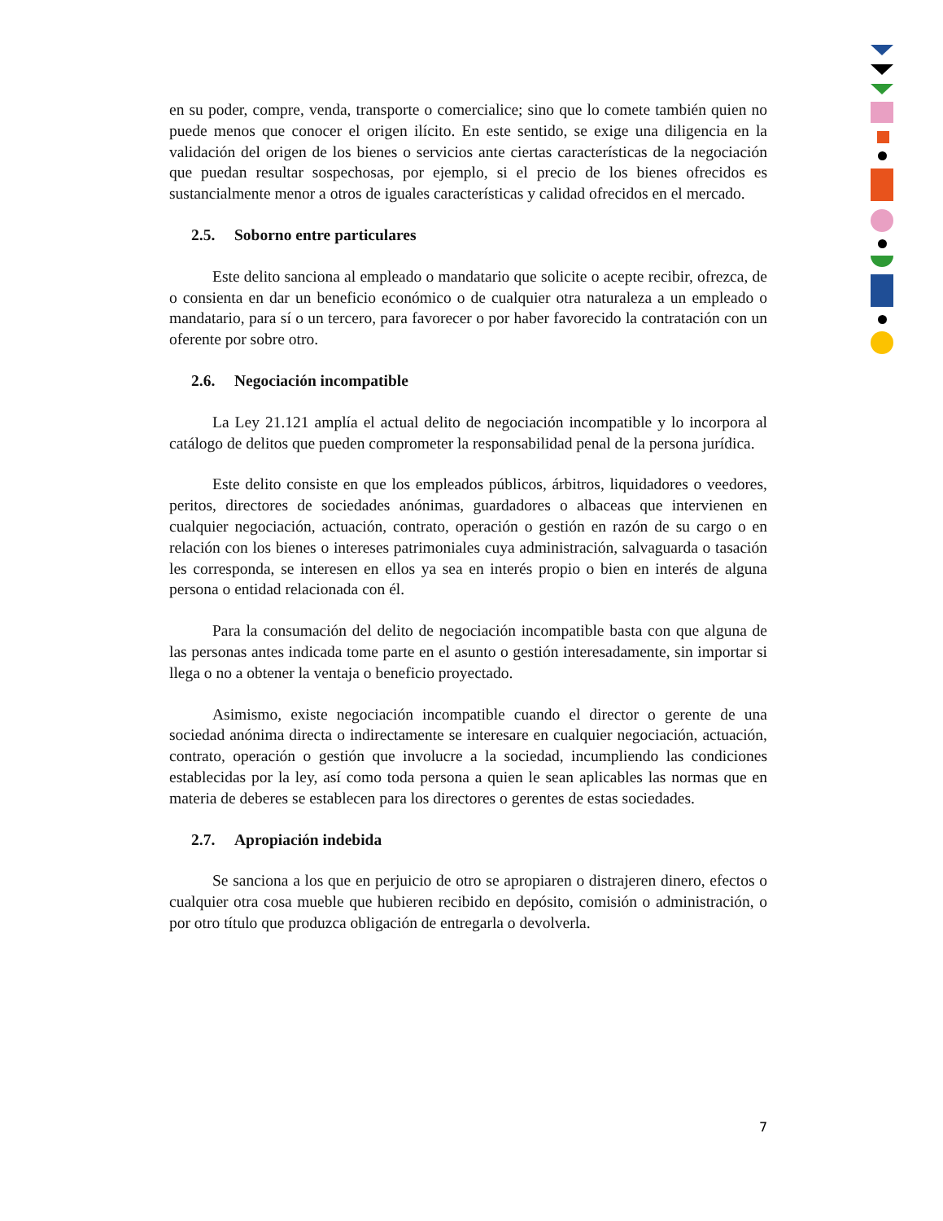en su poder, compre, venda, transporte o comercialice; sino que lo comete también quien no puede menos que conocer el origen ilícito. En este sentido, se exige una diligencia en la validación del origen de los bienes o servicios ante ciertas características de la negociación que puedan resultar sospechosas, por ejemplo, si el precio de los bienes ofrecidos es sustancialmente menor a otros de iguales características y calidad ofrecidos en el mercado.
2.5. Soborno entre particulares
Este delito sanciona al empleado o mandatario que solicite o acepte recibir, ofrezca, de o consienta en dar un beneficio económico o de cualquier otra naturaleza a un empleado o mandatario, para sí o un tercero, para favorecer o por haber favorecido la contratación con un oferente por sobre otro.
2.6. Negociación incompatible
La Ley 21.121 amplía el actual delito de negociación incompatible y lo incorpora al catálogo de delitos que pueden comprometer la responsabilidad penal de la persona jurídica.
Este delito consiste en que los empleados públicos, árbitros, liquidadores o veedores, peritos, directores de sociedades anónimas, guardadores o albaceas que intervienen en cualquier negociación, actuación, contrato, operación o gestión en razón de su cargo o en relación con los bienes o intereses patrimoniales cuya administración, salvaguarda o tasación les corresponda, se interesen en ellos ya sea en interés propio o bien en interés de alguna persona o entidad relacionada con él.
Para la consumación del delito de negociación incompatible basta con que alguna de las personas antes indicada tome parte en el asunto o gestión interesadamente, sin importar si llega o no a obtener la ventaja o beneficio proyectado.
Asimismo, existe negociación incompatible cuando el director o gerente de una sociedad anónima directa o indirectamente se interesare en cualquier negociación, actuación, contrato, operación o gestión que involucre a la sociedad, incumpliendo las condiciones establecidas por la ley, así como toda persona a quien le sean aplicables las normas que en materia de deberes se establecen para los directores o gerentes de estas sociedades.
2.7. Apropiación indebida
Se sanciona a los que en perjuicio de otro se apropiaren o distrajeren dinero, efectos o cualquier otra cosa mueble que hubieren recibido en depósito, comisión o administración, o por otro título que produzca obligación de entregarla o devolverla.
7